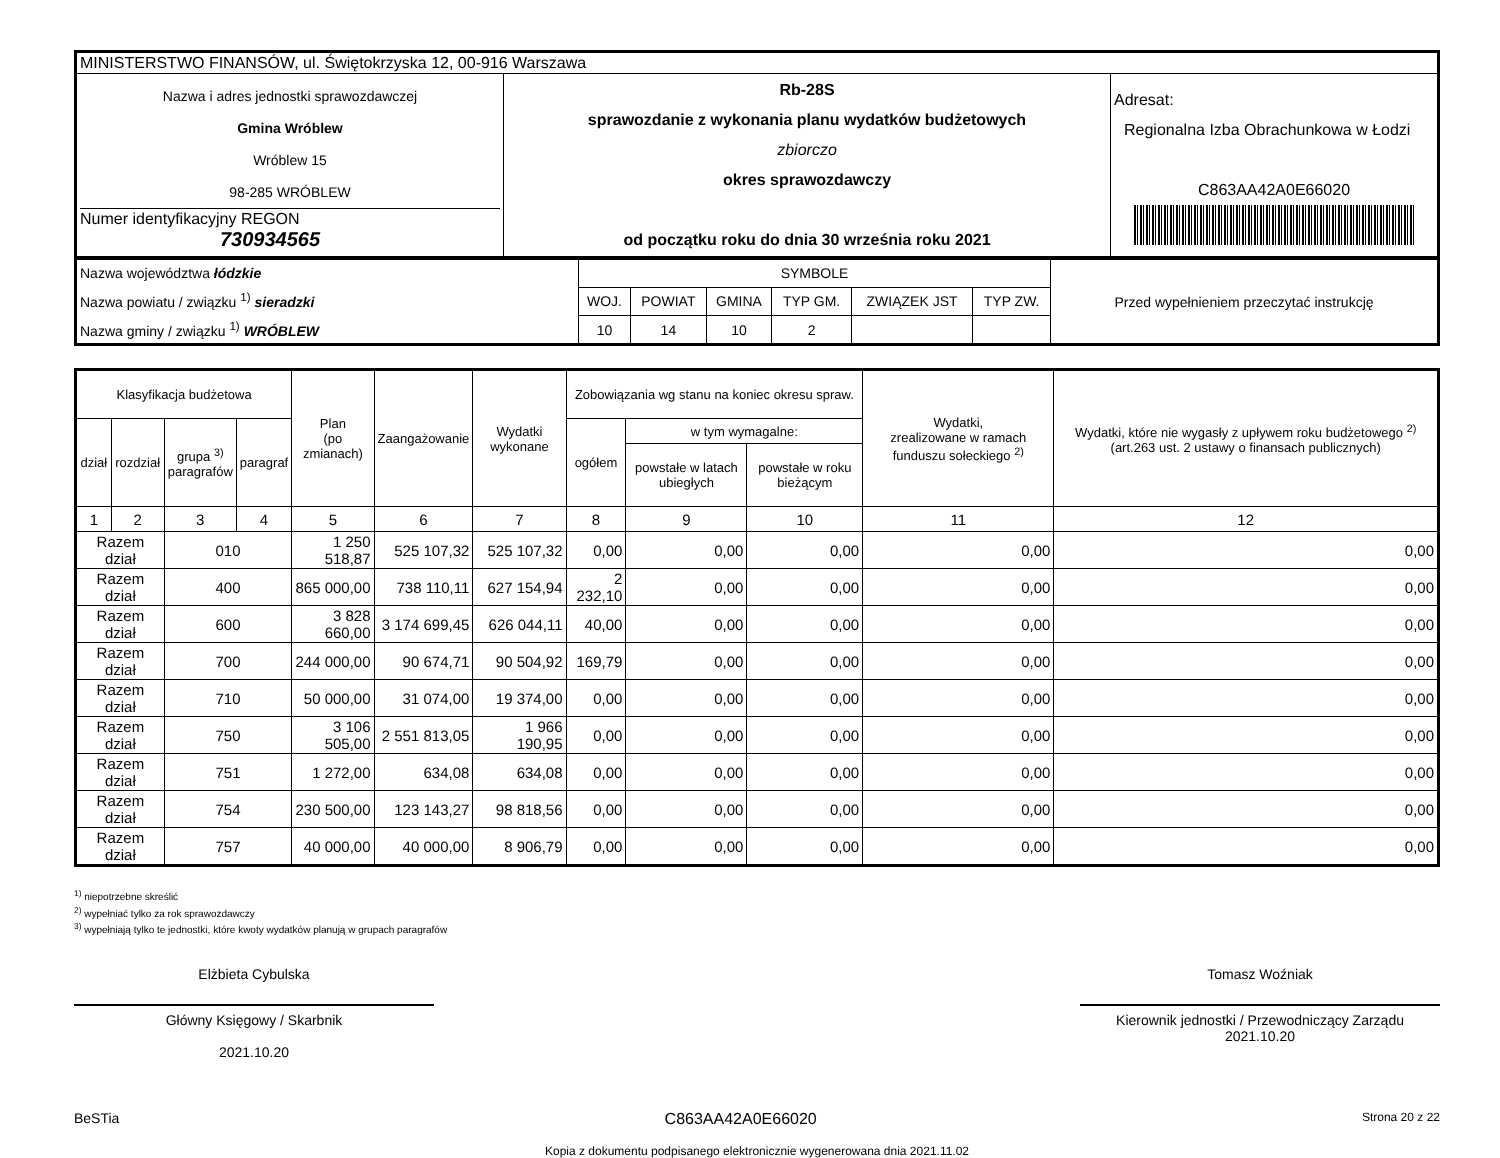| MINISTERSTWO FINANSÓW, ul. Świętokrzyska 12, 00-916 Warszawa | | |
| Nazwa i adres jednostki sprawozdawczej Gmina Wróblew Wróblew 15 98-285 WRÓBLEW Numer identyfikacyjny REGON 730934565 | Rb-28S sprawozdanie z wykonania planu wydatków budżetowych zbiorczo okres sprawozdawczy od początku roku do dnia 30 września roku 2021 | Adresat: Regionalna Izba Obrachunkowa w Łodzi C863AA42A0E66020 |
| Nazwa województwa łódzkie Nazwa powiatu / związku <sup>1)</sup> sieradzki Nazwa gminy / związku <sup>1)</sup> WRÓBLEW | SYMBOLE | | | | | | Przed wypełnieniem przeczytać instrukcję |
| | WOJ. | POWIAT | GMINA | TYP GM. | ZWIĄZEK JST | TYP ZW. | |
| | 10 | 14 | 10 | 2 | | | |
| Klasyfikacja budżetowa | | | | Plan (po zmianach) | Zaangażowanie | Wydatki wykonane | Zobowiązania wg stanu na koniec okresu spraw. | | | Wydatki, zrealizowane w ramach funduszu sołeckiego <sup>2)</sup> | Wydatki, które nie wygasły z upływem roku budżetowego <sup>2)</sup> (art.263 ust. 2 ustawy o finansach publicznych) |
| --- | --- | --- | --- | --- | --- | --- | --- | --- | --- | --- | --- |
| dział | rozdział | grupa <sup>3)</sup> paragrafów | paragraf | | | | ogółem | w tym wymagalne: | | | |
| | | | | | | | | powstałe w latach ubiegłych | powstałe w roku bieżącym | | |
| 1 | 2 | 3 | 4 | 5 | 6 | 7 | 8 | 9 | 10 | 11 | 12 |
| Razem dział | | 010 | | 1 250 518,87 | 525 107,32 | 525 107,32 | 0,00 | 0,00 | 0,00 | 0,00 | 0,00 |
| Razem dział | | 400 | | 865 000,00 | 738 110,11 | 627 154,94 | 2 232,10 | 0,00 | 0,00 | 0,00 | 0,00 |
| Razem dział | | 600 | | 3 828 660,00 | 3 174 699,45 | 626 044,11 | 40,00 | 0,00 | 0,00 | 0,00 | 0,00 |
| Razem dział | | 700 | | 244 000,00 | 90 674,71 | 90 504,92 | 169,79 | 0,00 | 0,00 | 0,00 | 0,00 |
| Razem dział | | 710 | | 50 000,00 | 31 074,00 | 19 374,00 | 0,00 | 0,00 | 0,00 | 0,00 | 0,00 |
| Razem dział | | 750 | | 3 106 505,00 | 2 551 813,05 | 1 966 190,95 | 0,00 | 0,00 | 0,00 | 0,00 | 0,00 |
| Razem dział | | 751 | | 1 272,00 | 634,08 | 634,08 | 0,00 | 0,00 | 0,00 | 0,00 | 0,00 |
| Razem dział | | 754 | | 230 500,00 | 123 143,27 | 98 818,56 | 0,00 | 0,00 | 0,00 | 0,00 | 0,00 |
| Razem dział | | 757 | | 40 000,00 | 40 000,00 | 8 906,79 | 0,00 | 0,00 | 0,00 | 0,00 | 0,00 |
<sup>1)</sup> niepotrzebne skreślić
<sup>2)</sup> wypełniać tylko za rok sprawozdawczy
<sup>3)</sup> wypełniają tylko te jednostki, które kwoty wydatków planują w grupach paragrafów
Elżbieta Cybulska
Główny Księgowy / Skarbnik
2021.10.20
Tomasz Woźniak
Kierownik jednostki / Przewodniczący Zarządu
2021.10.20
BeSTia C863AA42A0E66020 Strona 20 z 22
Kopia z dokumentu podpisanego elektronicznie wygenerowana dnia 2021.11.02